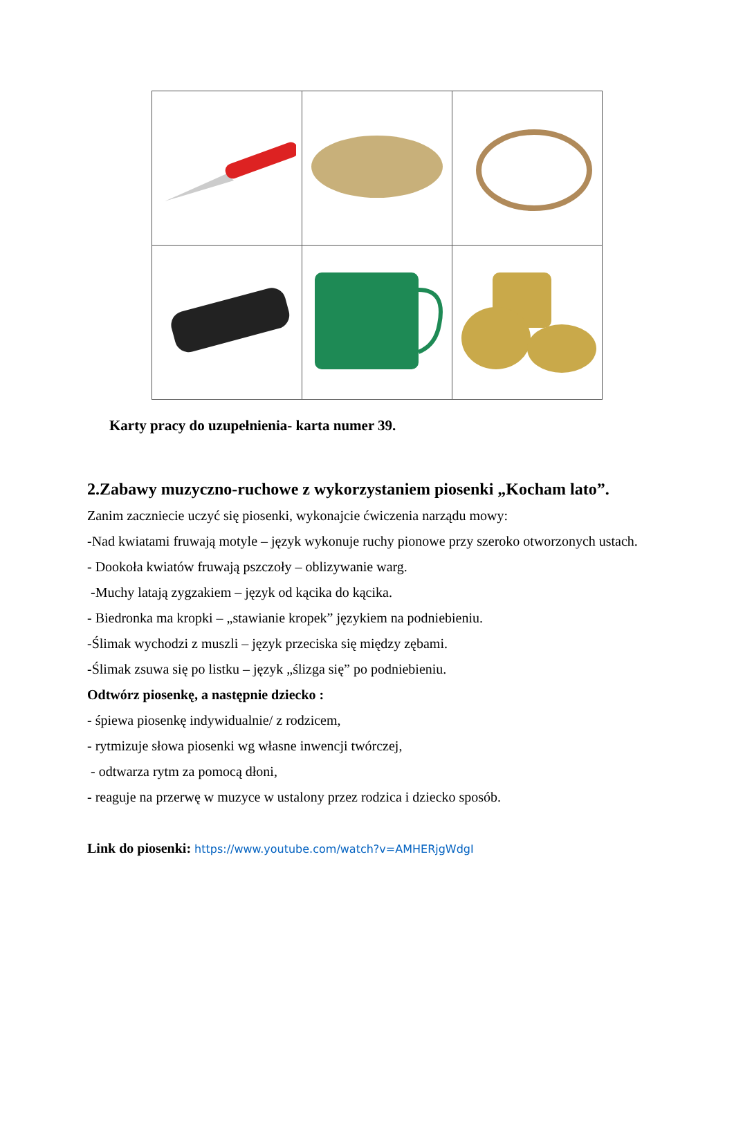Karty pracy do uzupełnienia- karta numer 39.
2.Zabawy muzyczno-ruchowe z wykorzystaniem piosenki „Kocham lato”.
Zanim zaczniecie uczyć się piosenki, wykonajcie ćwiczenia narządu mowy:
-Nad kwiatami fruwają motyle – język wykonuje ruchy pionowe przy szeroko otworzonych ustach.
- Dookoła kwiatów fruwają pszczoły – oblizywanie warg.
-Muchy latają zygzakiem – język od kącika do kącika.
- Biedronka ma kropki – „stawianie kropek” językiem na podniebieniu.
-Ślimak wychodzi z muszli – język przeciska się między zębami.
-Ślimak zsuwa się po listku – język „ślizga się” po podniebieniu.
Odtwórz piosenkę, a następnie dziecko :
- śpiewa piosenkę indywidualnie/ z rodzicem,
- rytmizuje słowa piosenki wg własne inwencji twórczej,
- odtwarza rytm za pomocą dłoni,
- reaguje na przerwę w muzyce w ustalony przez rodzica i dziecko sposób.
Link do piosenki: https://www.youtube.com/watch?v=AMHERjgWdgI